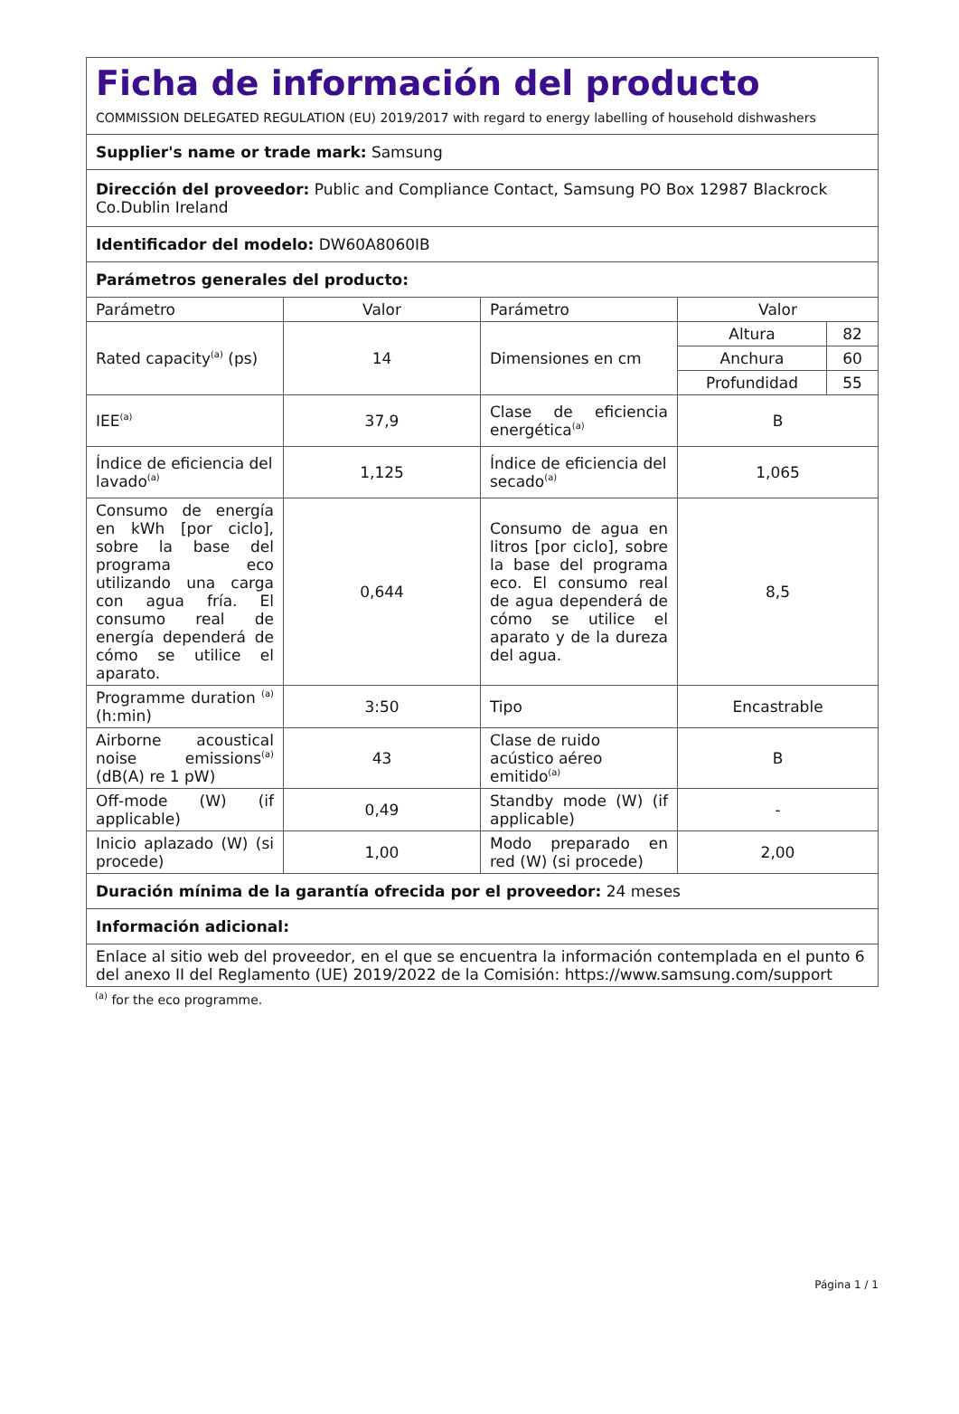| Ficha de información del producto COMMISSION DELEGATED REGULATION (EU) 2019/2017 with regard to energy labelling of household dishwashers | | | |
| Supplier's name or trade mark: Samsung | | | |
| Dirección del proveedor: Public and Compliance Contact, Samsung PO Box 12987 Blackrock Co.Dublin Ireland | | | |
| Identificador del modelo: DW60A8060IB | | | |
| Parámetros generales del producto: | | | |
| Parámetro | Valor | Parámetro | Valor |
| Rated capacity<sup>(a)</sup> (ps) | 14 | Dimensiones en cm | / Altura / 82 / / Anchura / 60 / / Profundidad / 55 / |
| IEE<sup>(a)</sup> | 37,9 | Clase de eficiencia energética<sup>(a)</sup> | B |
| Índice de eficiencia del lavado<sup>(a)</sup> | 1,125 | Índice de eficiencia del secado<sup>(a)</sup> | 1,065 |
| Consumo de energía en kWh [por ciclo], sobre la base del programa eco utilizando una carga con agua fría. El consumo real de energía dependerá de cómo se utilice el aparato. | 0,644 | Consumo de agua en litros [por ciclo], sobre la base del programa eco. El consumo real de agua dependerá de cómo se utilice el aparato y de la dureza del agua. | 8,5 |
| Programme duration <sup>(a)</sup> (h:min) | 3:50 | Tipo | Encastrable |
| Airborne acoustical noise emissions<sup>(a)</sup> (dB(A) re 1 pW) | 43 | Clase de ruido acústico aéreo emitido<sup>(a)</sup> | B |
| Off-mode (W) (if applicable) | 0,49 | Standby mode (W) (if applicable) | - |
| Inicio aplazado (W) (si procede) | 1,00 | Modo preparado en red (W) (si procede) | 2,00 |
| Duración mínima de la garantía ofrecida por el proveedor: 24 meses | | | |
| Información adicional: | | | |
| Enlace al sitio web del proveedor, en el que se encuentra la información contemplada en el punto 6 del anexo II del Reglamento (UE) 2019/2022 de la Comisión: https://www.samsung.com/support | | | |
<sup>(a)</sup> for the eco programme.
Página 1 / 1